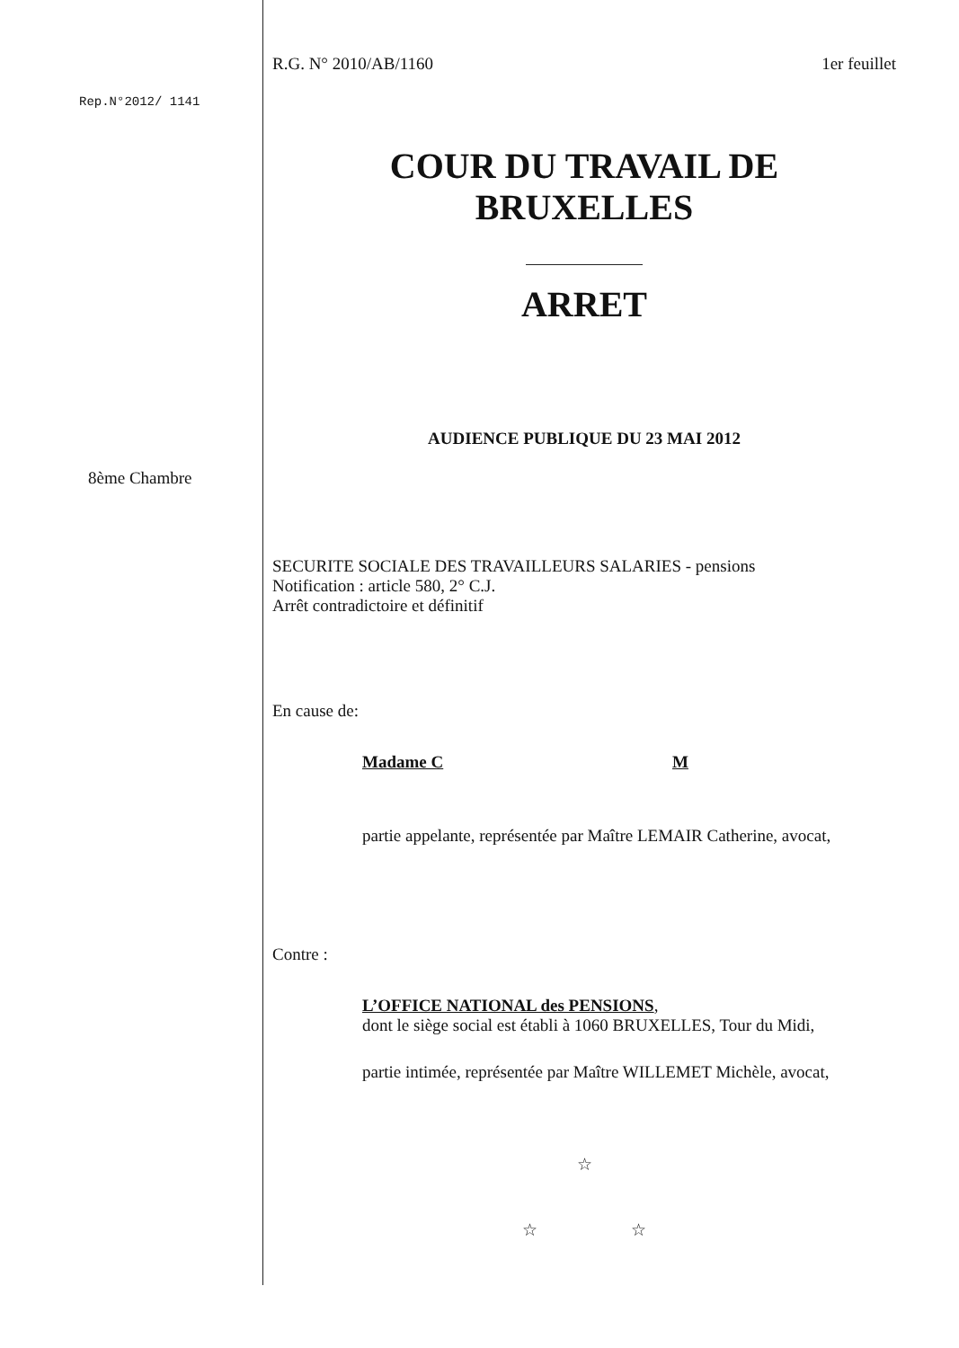Rep.N°2012/ 1141
8ème Chambre
R.G. N° 2010/AB/1160 1er feuillet
COUR DU TRAVAIL DE
BRUXELLES
ARRET
AUDIENCE PUBLIQUE DU 23 MAI 2012
SECURITE SOCIALE DES TRAVAILLEURS SALARIES - pensions
Notification : article 580, 2° C.J.
Arrêt contradictoire et définitif
En cause de:
Madame C M
partie appelante, représentée par Maître LEMAIR Catherine, avocat,
Contre :
L’OFFICE NATIONAL des PENSIONS,
dont le siège social est établi à 1060 BRUXELLES, Tour du Midi,
partie intimée, représentée par Maître WILLEMET Michèle, avocat,
☆
☆ ☆